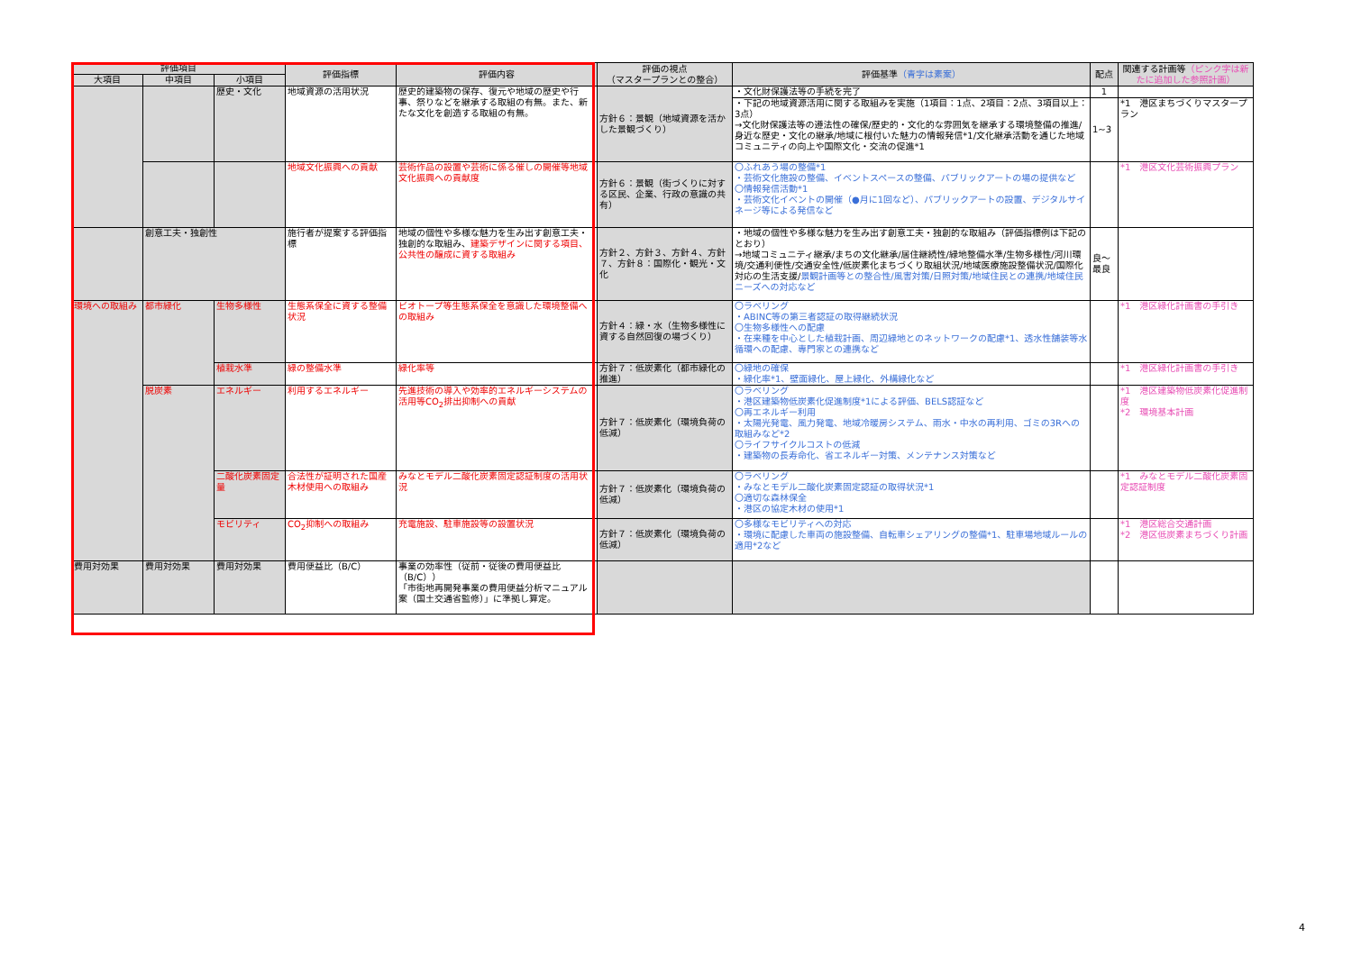| 評価項目 | | | 評価指標 | 評価内容 | 評価の視点 （マスタープランとの整合） | 評価基準 （青字は素案） | 配点 | 関連する計画等 （ピンク字は新たに追加した参照計画） |
| --- | --- | --- | --- | --- | --- | --- | --- | --- |
| 大項目 | 中項目 | 小項目 | | | | | | |
| | | 歴史・文化 | 地域資源の活用状況 | 歴史的建築物の保存、復元や地域の歴史や行事、祭りなどを継承する取組の有無。また、新たな文化を創造する取組の有無。 | 方針６：景観（地域資源を活かした景観づくり） | ・文化財保護法等の手続を完了 | 1 | |
| | | | | | | ・下記の地域資源活用に関する取組みを実施（1項目：1点、2項目：2点、3項目以上：3点） →文化財保護法等の遵法性の確保/歴史的・文化的な雰囲気を継承する環境整備の推進/身近な歴史・文化の継承/地域に根付いた魅力の情報発信*1/文化継承活動を通じた地域コミュニティの向上や国際文化・交流の促進*1 | 1~3 | *1 港区まちづくりマスタープラン |
| | | | 地域文化振興への貢献 | 芸術作品の設置や芸術に係る催しの開催等地域文化振興への貢献度 | 方針６：景観（街づくりに対する区民、企業、行政の意識の共有） | 〇ふれあう場の整備*1 ・芸術文化施設の整備、イベントスペースの整備、パブリックアートの場の提供など 〇情報発信活動*1 ・芸術文化イベントの開催（●月に1回など）、パブリックアートの設置、デジタルサイネージ等による発信など | | *1 港区文化芸術振興プラン |
| | 創意工夫・独創性 | | 施行者が提案する評価指標 | 地域の個性や多様な魅力を生み出す創意工夫・独創的な取組み、 建築デザインに関する項目、公共性の醸成に資する取組み | 方針２、方針３、方針４、方針７、方針８：国際化・観光・文化 | ・地域の個性や多様な魅力を生み出す創意工夫・独創的な取組み（評価指標例は下記のとおり） →地域コミュニティ継承/まちの文化継承/居住継続性/緑地整備水準/生物多様性/河川環境/交通利便性/交通安全性/低炭素化まちづくり取組状況/地域医療施設整備状況/国際化対応の生活支援/ 景観計画等との整合性/風害対策/日照対策/地域住民との連携/地域住民ニーズへの対応など | 良～最良 | |
| 環境への取組み | 都市緑化 | 生物多様性 | 生態系保全に資する整備状況 | ビオトープ等生態系保全を意識した環境整備への取組み | 方針４：緑・水（生物多様性に資する自然回復の場づくり） | 〇ラベリング ・ABINC等の第三者認証の取得継続状況 〇生物多様性への配慮 ・在来種を中心とした植栽計画、周辺緑地とのネットワークの配慮*1、透水性舗装等水循環への配慮、専門家との連携など | | *1 港区緑化計画書の手引き |
| | | 植栽水準 | 緑の整備水準 | 緑化率等 | 方針７：低炭素化（都市緑化の推進） | 〇緑地の確保 ・緑化率*1、壁面緑化、屋上緑化、外構緑化など | | *1 港区緑化計画書の手引き |
| | 脱炭素 | エネルギー | 利用するエネルギー | 先進技術の導入や効率的エネルギーシステムの活用等CO<sub>2</sub>排出抑制への貢献 | 方針７：低炭素化（環境負荷の低減） | 〇ラベリング ・港区建築物低炭素化促進制度*1による評価、BELS認証など 〇再エネルギー利用 ・太陽光発電、風力発電、地域冷暖房システム、雨水・中水の再利用、ゴミの3Rへの取組みなど*2 〇ライフサイクルコストの低減 ・建築物の長寿命化、省エネルギー対策、メンテナンス対策など | | *1 港区建築物低炭素化促進制度 *2 環境基本計画 |
| | | 二酸化炭素固定量 | 合法性が証明された国産木材使用への取組み | みなとモデル二酸化炭素固定認証制度の活用状況 | 方針７：低炭素化（環境負荷の低減） | 〇ラベリング ・みなとモデル二酸化炭素固定認証の取得状況*1 〇適切な森林保全 ・港区の協定木材の使用*1 | | *1 みなとモデル二酸化炭素固定認証制度 |
| | | モビリティ | CO<sub>2</sub>抑制への取組み | 充電施設、駐車施設等の設置状況 | 方針７：低炭素化（環境負荷の低減） | 〇多様なモビリティへの対応 ・環境に配慮した車両の施設整備、自転車シェアリングの整備*1、駐車場地域ルールの適用*2など | | *1 港区総合交通計画 *2 港区低炭素まちづくり計画 |
| 費用対効果 | 費用対効果 | 費用対効果 | 費用便益比（B/C） | 事業の効率性（従前・従後の費用便益比（B/C）） 「市街地再開発事業の費用便益分析マニュアル案（国土交通省監修）」に準拠し算定。 | | | | |
4